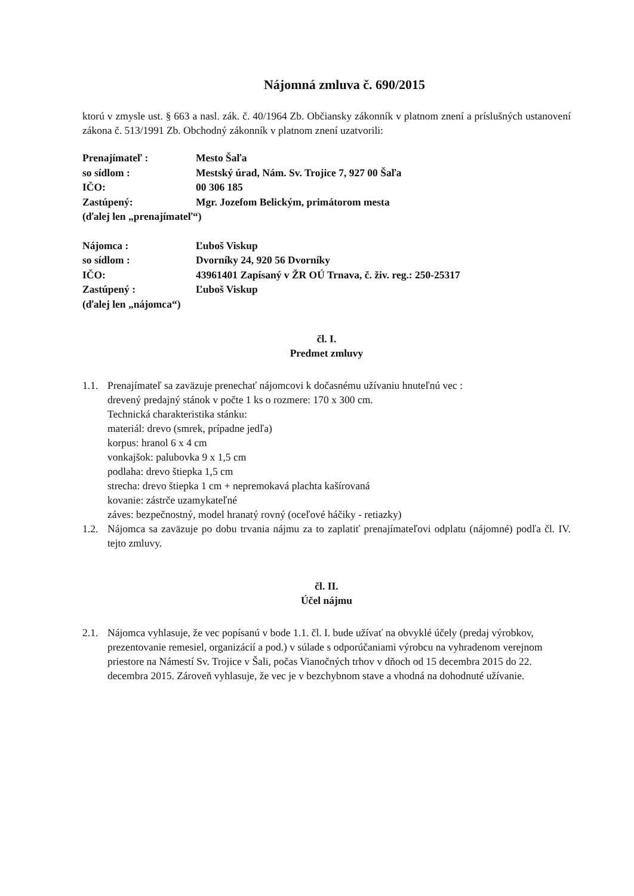Nájomná zmluva č. 690/2015
ktorú v zmysle ust. § 663 a nasl. zák. č. 40/1964 Zb. Občiansky zákonník v platnom znení a príslušných ustanovení zákona č. 513/1991 Zb. Obchodný zákonník v platnom znení uzatvorili:
| Prenajímateľ : | Mesto Šaľa |
| so sídlom : | Mestský úrad, Nám. Sv. Trojice 7, 927 00 Šaľa |
| IČO: | 00 306 185 |
| Zastúpený: | Mgr. Jozefom Belickým, primátorom mesta |
| (ďalej len „prenajímateľ“) | |
| Nájomca : | Ľuboš Viskup |
| so sídlom : | Dvorníky 24, 920 56 Dvorníky |
| IČO: | 43961401 Zapísaný v ŽR OÚ Trnava, č. živ. reg.: 250-25317 |
| Zastúpený : | Ľuboš Viskup |
| (ďalej len „nájomca“) | |
čl. I.
Predmet zmluvy
1.1. Prenajímateľ sa zaväzuje prenechať nájomcovi k dočasnému užívaniu hnuteľnú vec :
drevený predajný stánok v počte 1 ks o rozmere: 170 x 300 cm.
Technická charakteristika stánku:
materiál: drevo (smrek, prípadne jedľa)
korpus: hranol 6 x 4 cm
vonkajšok: palubovka 9 x 1,5 cm
podlaha: drevo štiepka 1,5 cm
strecha: drevo štiepka 1 cm + nepremokavá plachta kašírovaná
kovanie: zástrče uzamykateľné
záves: bezpečnostný, model hranatý rovný (oceľové háčiky - retiazky)
1.2. Nájomca sa zaväzuje po dobu trvania nájmu za to zaplatiť prenajímateľovi odplatu (nájomné) podľa čl. IV. tejto zmluvy.
čl. II.
Účel nájmu
2.1. Nájomca vyhlasuje, že vec popísanú v bode 1.1. čl. I. bude užívať na obvyklé účely (predaj výrobkov, prezentovanie remesiel, organizácií a pod.) v súlade s odporúčaniami výrobcu na vyhradenom verejnom priestore na Námestí Sv. Trojice v Šali, počas Vianočných trhov v dňoch od 15 decembra 2015 do 22. decembra 2015. Zároveň vyhlasuje, že vec je v bezchybnom stave a vhodná na dohodnuté užívanie.